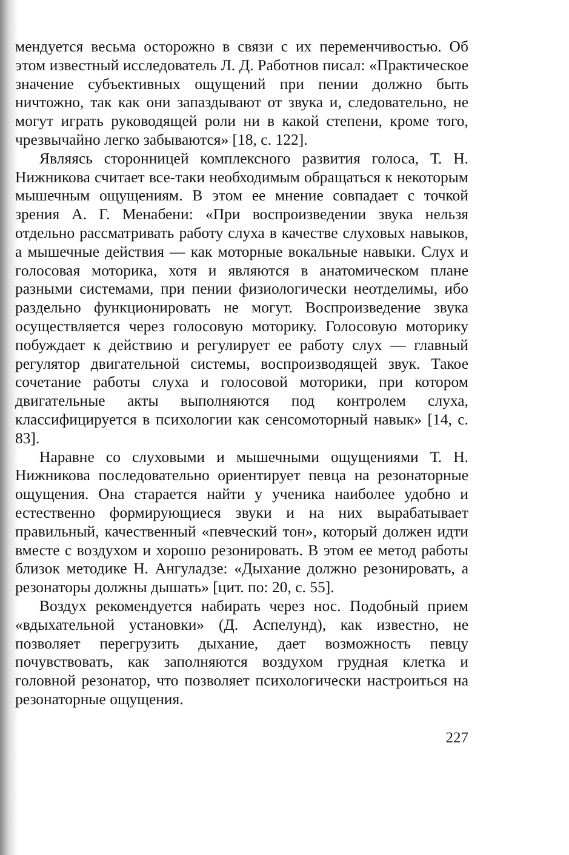мендуется весьма осторожно в связи с их переменчивостью. Об этом известный исследователь Л. Д. Работнов писал: «Практическое значение субъективных ощущений при пении должно быть ничтожно, так как они запаздывают от звука и, следовательно, не могут играть руководящей роли ни в какой степени, кроме того, чрезвычайно легко забываются» [18, с. 122].
Являясь сторонницей комплексного развития голоса, Т. Н. Нижникова считает все-таки необходимым обращаться к некоторым мышечным ощущениям. В этом ее мнение совпадает с точкой зрения А. Г. Менабени: «При воспроизведении звука нельзя отдельно рассматривать работу слуха в качестве слуховых навыков, а мышечные действия — как моторные вокальные навыки. Слух и голосовая моторика, хотя и являются в анатомическом плане разными системами, при пении физиологически неотделимы, ибо раздельно функционировать не могут. Воспроизведение звука осуществляется через голосовую моторику. Голосовую моторику побуждает к действию и регулирует ее работу слух — главный регулятор двигательной системы, воспроизводящей звук. Такое сочетание работы слуха и голосовой моторики, при котором двигательные акты выполняются под контролем слуха, классифицируется в психологии как сенсомоторный навык» [14, с. 83].
Наравне со слуховыми и мышечными ощущениями Т. Н. Нижникова последовательно ориентирует певца на резонаторные ощущения. Она старается найти у ученика наиболее удобно и естественно формирующиеся звуки и на них вырабатывает правильный, качественный «певческий тон», который должен идти вместе с воздухом и хорошо резонировать. В этом ее метод работы близок методике Н. Ангуладзе: «Дыхание должно резонировать, а резонаторы должны дышать» [цит. по: 20, с. 55].
Воздух рекомендуется набирать через нос. Подобный прием «вдыхательной установки» (Д. Аспелунд), как известно, не позволяет перегрузить дыхание, дает возможность певцу почувствовать, как заполняются воздухом грудная клетка и головной резонатор, что позволяет психологически настроиться на резонаторные ощущения.
227